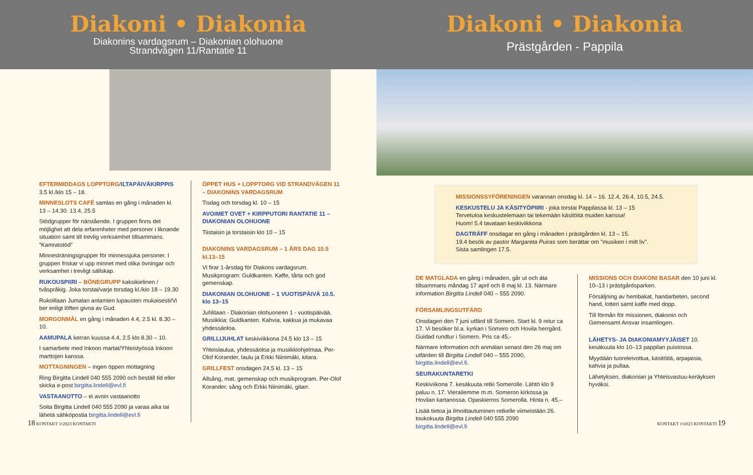Diakoni • Diakonia
Diakonins vardagsrum – Diakonian olohuone
Strandvägen 11/Rantatie 11
EFTERMIDDAGS LOPPTORG/ILTAPÄIVÄKIRPPIS
3.5 kl./klo 15 – 18.
MINNESLOTS CAFÉ samlas en gång i månaden kl. 13 – 14.30. 13.4, 25.5
Stödgrupper för närstående. I gruppen finns det möjlighet att dela erfarenheter med personer i liknande situation samt till trevlig verksamhet tillsammans. ”Kamratstöd”
Minnesträningsgrupper för minnessjuka personer. I gruppen friskar vi upp minnet med olika övningar och verksamhet i trevligt sällskap.
RUKOUSPIIRI – BÖNEGRUPP kaksikielinen / tvåspråkig. Joka torstai/varje torsdag kl./klo 18 – 19.30
Rukoillaan Jumalan antamien lupausten mukaisesti/Vi ber enligt löften givna av Gud.
MORGONMÅL en gång i månaden 4.4, 2.5 kl. 8.30 – 10.
AAMUPALA kerran kuussa 4.4, 2.5 klo 8.30 – 10.
I samarbete med Inkoon martat/Yhteistyössä Inkoon marttojen kanssa.
MOTTAGNINGEN – ingen öppen mottagning
Ring Birgitta Lindell 040 555 2090 och beställ tid eller skicka e-post birgitta.lindell@evl.fi
VASTAANOTTO – ei avoin vastaanotto
Soita Birgitta Lindell 040 555 2090 ja varaa aika tai lähetä sähköpostia birgitta.lindell@evl.fi
ÖPPET HUS + LOPPTORG VID STRANDVÄGEN 11 – DIAKONINS VARDAGSRUM
Tisdag och torsdag kl. 10 – 15
AVOIMET OVET + KIRPPUTORI RANTATIE 11 – DIAKONIAN OLOHUONE
Tiistaisin ja torstaisin klo 10 – 15
DIAKONINS VARDAGSRUM – 1 ÅRS DAG 10.5 kl.13–15
Vi firar 1-årsdag för Diakons vardagsrum. Musikprogram: Guldkanten. Kaffe, tårta och god gemenskap.
DIAKONIAN OLOHUONE – 1 VUOTISPÄIVÄ 10.5. klo 13–15
Juhlitaan - Diakonian olohuoneen 1 - vuotispäivää. Musiikkia: Guldkanten. Kahvia, kakkua ja mukavaa yhdessäoloa.
GRILLIJUHLAT keskiviikkona 24.5 klo 13 – 15
Yhteislaulua, yhdessäoloa ja musiikkiohjelmaa. Per-Olof Korander, laulu ja Erkki Niinimäki, kitara.
GRILLFEST onsdagen 24.5 kl. 13 – 15
Allsång, mat, gemenskap och musikprogram. Per-Olof Korander, sång och Erkki Niinimäki, gitarr.
18 KONTAKT 1•2023 KONTAKTI
Diakoni • Diakonia
Prästgården - Pappila
MISSIONSSYFÖRENINGEN varannan onsdag kl. 14 – 16. 12.4, 26.4, 10.5, 24.5.
KESKUSTELU JA KÄSITYÖPIIRI - joka torstai Pappilassa kl. 13 – 15
Tervetuloa keskustelemaan tai tekemään käsitöitä muiden kanssa!
Huom! 5.4 tavataan keskiviikkona
DAGTRÄFF onsdagar en gång i månaden i prästgården kl. 13 – 15.
19.4 besök av pastor Margareta Puiras som berättar om ”musiken i mitt liv”.
Sista samlingen 17.5.
DE MATGLADA en gång i månaden, går ut och äta tillsammans måndag 17 april och 8 maj kl. 13. Närmare information Birgitta Lindell 040 – 555 2090.
FÖRSAMLINGSUTFÄRD
Onsdagen den 7 juni utfärd till Somero. Start kl. 9 retur ca 17. Vi besöker bl.a. kyrkan i Somero och Hovila herrgård. Guidad rundtur i Somero. Pris ca 45,-
Närmare information och anmälan senast den 26 maj om utfärden till Birgitta Lindell 040 – 555 2090, birgitta.lindell@evl.fi.
SEURAKUNTARETKI
Keskiviikona 7. kesäkuuta retki Somerolle. Lähtö klo 9 paluu n. 17. Vierailemme m.m. Someron kirkossa ja Hovilan kartanossa. Opaskierros Somerolla. Hinta n. 45,–
Lisää tietoa ja ilmoittautuminen retkelle viimeistään 26. toukokuuta Birgitta Lindell 040 555 2090 birgitta.lindell@evl.fi
MISSIONS OCH DIAKONI BASAR den 10 juni kl. 10–13 i prästgårdsparken.
Försäljning av hembakat, handarbeten, second hand, lotteri samt kaffe med dopp.
Till förmån för missionen, diakonin och Gemensamt Ansvar insamlingen.
LÄHETYS- JA DIAKONIAMYYJÄISET 10. kesäkuuta klo 10–13 pappilan puistossa.
Myydään tuoreleivottua, käsitöitä, arpajaisia, kahvia ja pullaa.
Lähetyksen, diakonian ja Yhteisvastuu-keräyksen hyväksi.
KONTAKT 1•2023 KONTAKTI 19